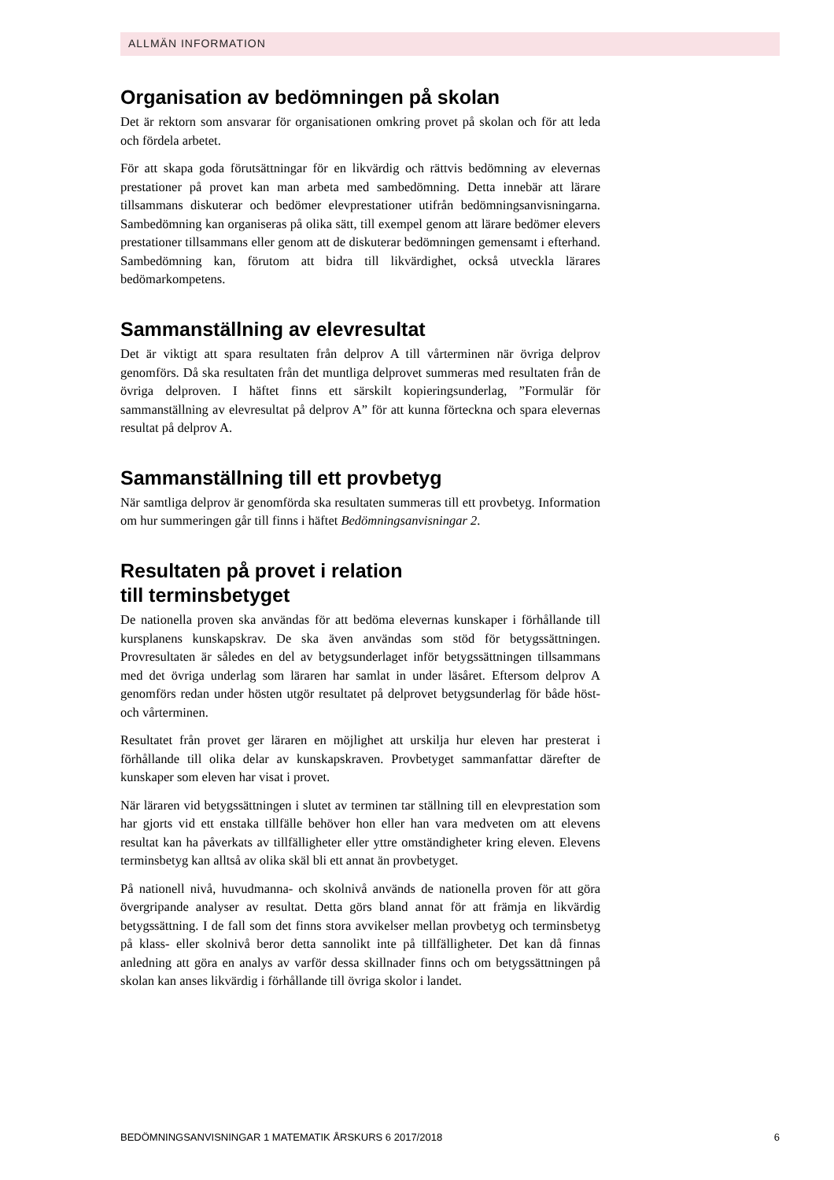ALLMÄN INFORMATION
Organisation av bedömningen på skolan
Det är rektorn som ansvarar för organisationen omkring provet på skolan och för att leda och fördela arbetet.
För att skapa goda förutsättningar för en likvärdig och rättvis bedömning av elevernas prestationer på provet kan man arbeta med sambedömning. Detta innebär att lärare tillsammans diskuterar och bedömer elevprestationer utifrån bedömningsanvisningarna. Sambedömning kan organiseras på olika sätt, till exempel genom att lärare bedömer elevers prestationer tillsammans eller genom att de diskuterar bedömningen gemensamt i efterhand. Sambedömning kan, förutom att bidra till likvärdighet, också utveckla lärares bedömarkompetens.
Sammanställning av elevresultat
Det är viktigt att spara resultaten från delprov A till vårterminen när övriga delprov genomförs. Då ska resultaten från det muntliga delprovet summeras med resultaten från de övriga delproven. I häftet finns ett särskilt kopieringsunderlag, ”Formulär för sammanställning av elevresultat på delprov A” för att kunna förteckna och spara elevernas resultat på delprov A.
Sammanställning till ett provbetyg
När samtliga delprov är genomförda ska resultaten summeras till ett provbetyg. Information om hur summeringen går till finns i häftet Bedömningsanvisningar 2.
Resultaten på provet i relation
till terminsbetyget
De nationella proven ska användas för att bedöma elevernas kunskaper i förhållande till kursplanens kunskapskrav. De ska även användas som stöd för betygssättningen. Provresultaten är således en del av betygsunderlaget inför betygssättningen tillsammans med det övriga underlag som läraren har samlat in under läsåret. Eftersom delprov A genomförs redan under hösten utgör resultatet på delprovet betygsunderlag för både höst- och vårterminen.
Resultatet från provet ger läraren en möjlighet att urskilja hur eleven har presterat i förhållande till olika delar av kunskapskraven. Provbetyget sammanfattar därefter de kunskaper som eleven har visat i provet.
När läraren vid betygssättningen i slutet av terminen tar ställning till en elevprestation som har gjorts vid ett enstaka tillfälle behöver hon eller han vara medveten om att elevens resultat kan ha påverkats av tillfälligheter eller yttre omständigheter kring eleven. Elevens terminsbetyg kan alltså av olika skäl bli ett annat än provbetyget.
På nationell nivå, huvudmanna- och skolnivå används de nationella proven för att göra övergripande analyser av resultat. Detta görs bland annat för att främja en likvärdig betygssättning. I de fall som det finns stora avvikelser mellan provbetyg och terminsbetyg på klass- eller skolnivå beror detta sannolikt inte på tillfälligheter. Det kan då finnas anledning att göra en analys av varför dessa skillnader finns och om betygssättningen på skolan kan anses likvärdig i förhållande till övriga skolor i landet.
BEDÖMNINGSANVISNINGAR 1 MATEMATIK ÅRSKURS 6 2017/2018 6